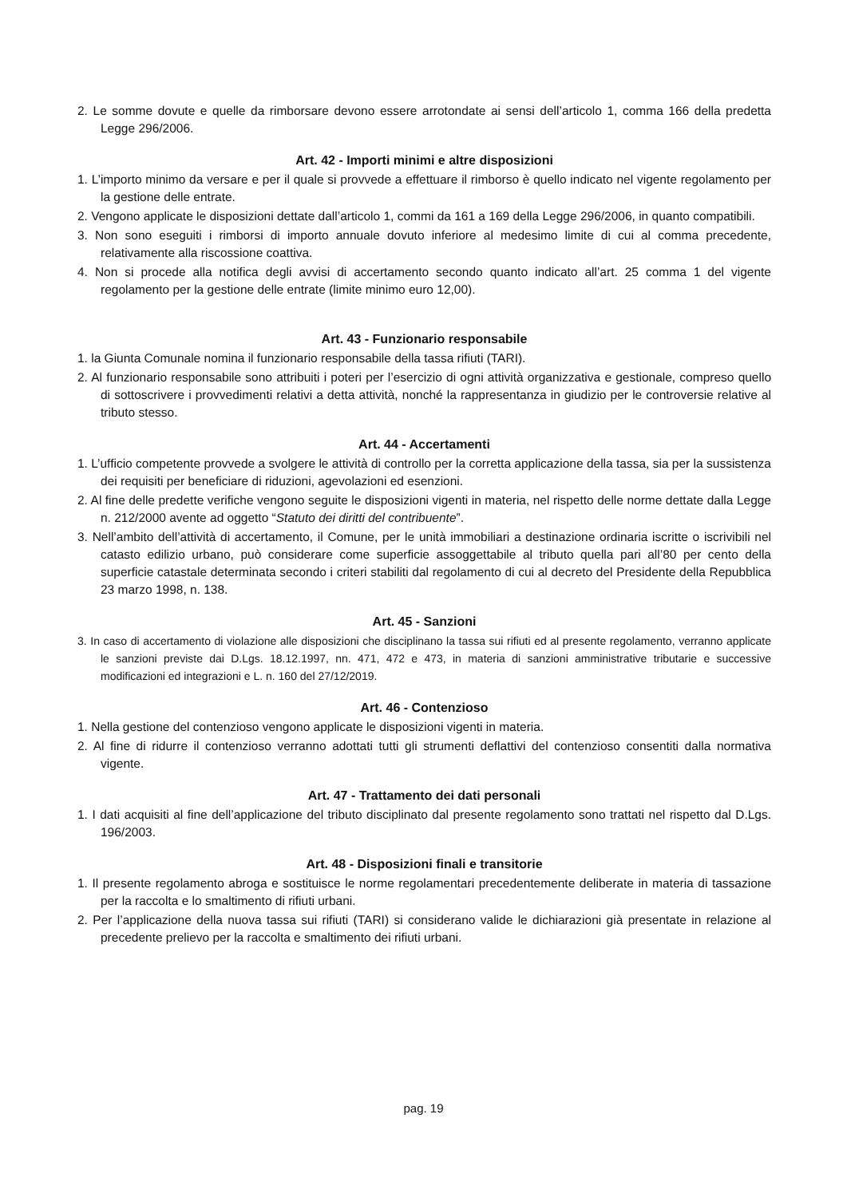2. Le somme dovute e quelle da rimborsare devono essere arrotondate ai sensi dell’articolo 1, comma 166 della predetta Legge 296/2006.
Art. 42 - Importi minimi e altre disposizioni
1. L’importo minimo da versare e per il quale si provvede a effettuare il rimborso è quello indicato nel vigente regolamento per la gestione delle entrate.
2. Vengono applicate le disposizioni dettate dall’articolo 1, commi da 161 a 169 della Legge 296/2006, in quanto compatibili.
3. Non sono eseguiti i rimborsi di importo annuale dovuto inferiore al medesimo limite di cui al comma precedente, relativamente alla riscossione coattiva.
4. Non si procede alla notifica degli avvisi di accertamento secondo quanto indicato all’art. 25 comma 1 del vigente regolamento per la gestione delle entrate (limite minimo euro 12,00).
Art. 43 - Funzionario responsabile
1. la Giunta Comunale nomina il funzionario responsabile della tassa rifiuti (TARI).
2. Al funzionario responsabile sono attribuiti i poteri per l’esercizio di ogni attività organizzativa e gestionale, compreso quello di sottoscrivere i provvedimenti relativi a detta attività, nonché la rappresentanza in giudizio per le controversie relative al tributo stesso.
Art. 44 - Accertamenti
1. L’ufficio competente provvede a svolgere le attività di controllo per la corretta applicazione della tassa, sia per la sussistenza dei requisiti per beneficiare di riduzioni, agevolazioni ed esenzioni.
2. Al fine delle predette verifiche vengono seguite le disposizioni vigenti in materia, nel rispetto delle norme dettate dalla Legge n. 212/2000 avente ad oggetto “Statuto dei diritti del contribuente”.
3. Nell’ambito dell’attività di accertamento, il Comune, per le unità immobiliari a destinazione ordinaria iscritte o iscrivibili nel catasto edilizio urbano, può considerare come superficie assoggettabile al tributo quella pari all’80 per cento della superficie catastale determinata secondo i criteri stabiliti dal regolamento di cui al decreto del Presidente della Repubblica 23 marzo 1998, n. 138.
Art. 45 - Sanzioni
3. In caso di accertamento di violazione alle disposizioni che disciplinano la tassa sui rifiuti ed al presente regolamento, verranno applicate le sanzioni previste dai D.Lgs. 18.12.1997, nn. 471, 472 e 473, in materia di sanzioni amministrative tributarie e successive modificazioni ed integrazioni e L. n. 160 del 27/12/2019.
Art. 46 - Contenzioso
1. Nella gestione del contenzioso vengono applicate le disposizioni vigenti in materia.
2. Al fine di ridurre il contenzioso verranno adottati tutti gli strumenti deflattivi del contenzioso consentiti dalla normativa vigente.
Art. 47 - Trattamento dei dati personali
1. I dati acquisiti al fine dell’applicazione del tributo disciplinato dal presente regolamento sono trattati nel rispetto dal D.Lgs. 196/2003.
Art. 48 - Disposizioni finali e transitorie
1. Il presente regolamento abroga e sostituisce le norme regolamentari precedentemente deliberate in materia di tassazione per la raccolta e lo smaltimento di rifiuti urbani.
2. Per l’applicazione della nuova tassa sui rifiuti (TARI) si considerano valide le dichiarazioni già presentate in relazione al precedente prelievo per la raccolta e smaltimento dei rifiuti urbani.
pag. 19